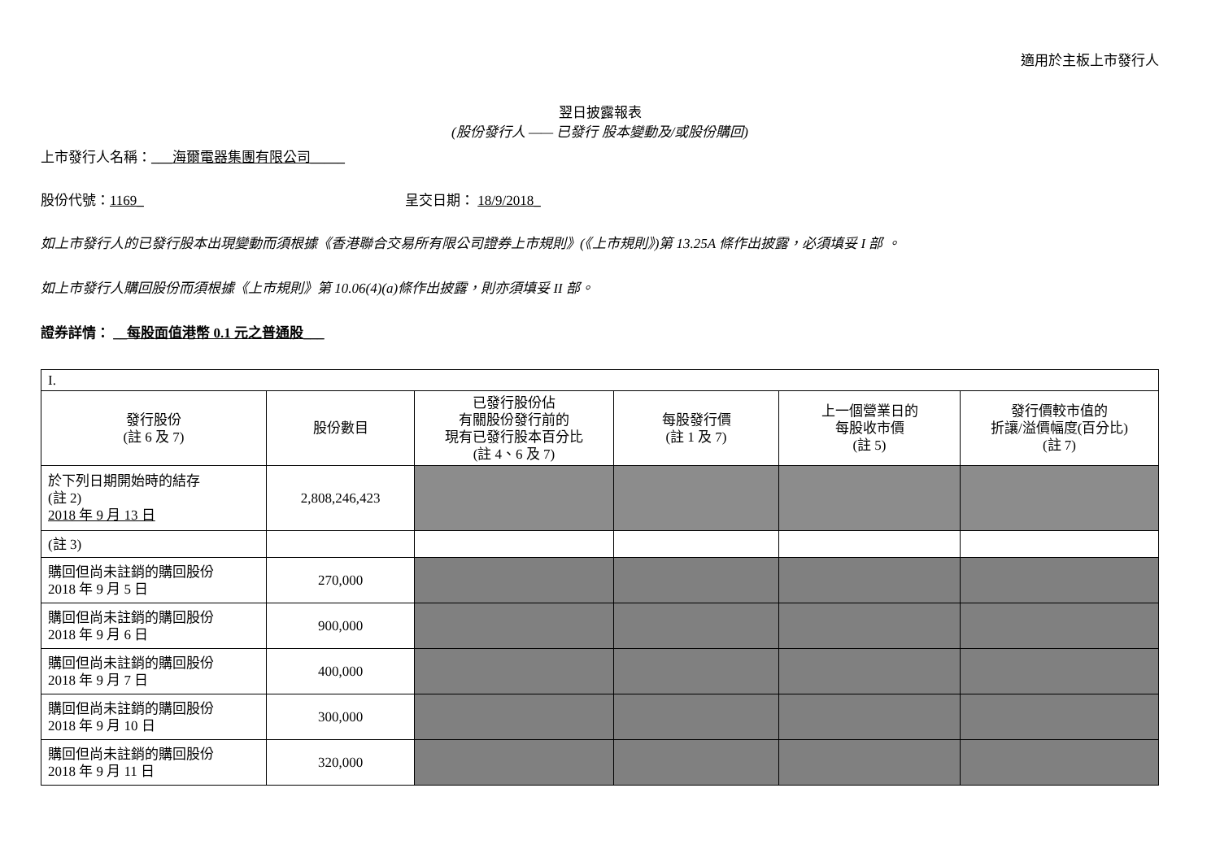適用於主板上市發行人
翌日披露報表
(股份發行人 —— 已發行 股本變動及/或股份購回)
上市發行人名稱：___海爾電器集團有限公司_____
股份代號：1169_ 呈交日期： 18/9/2018_
如上市發行人的已發行股本出現變動而須根據《香港聯合交易所有限公司證券上市規則》(《上市規則》)第 13.25A 條作出披露，必須填妥 I 部 。
如上市發行人購回股份而須根據《上市規則》第 10.06(4)(a)條作出披露，則亦須填妥 II 部。
證券詳情： __每股面值港幣 0.1 元之普通股___
| I. | | | | | |
| 發行股份 (註 6 及 7) | 股份數目 | 已發行股份佔 有關股份發行前的 現有已發行股本百分比 (註 4、6 及 7) | 每股發行價 (註 1 及 7) | 上一個營業日的 每股收市價 (註 5) | 發行價較市值的 折讓/溢價幅度(百分比) (註 7) |
| 於下列日期開始時的結存 (註 2) 2018 年 9 月 13 日 | 2,808,246,423 | | | | |
| (註 3) | | | | | |
| 購回但尚未註銷的購回股份 2018 年 9 月 5 日 | 270,000 | | | | |
| 購回但尚未註銷的購回股份 2018 年 9 月 6 日 | 900,000 | | | | |
| 購回但尚未註銷的購回股份 2018 年 9 月 7 日 | 400,000 | | | | |
| 購回但尚未註銷的購回股份 2018 年 9 月 10 日 | 300,000 | | | | |
| 購回但尚未註銷的購回股份 2018 年 9 月 11 日 | 320,000 | | | | |